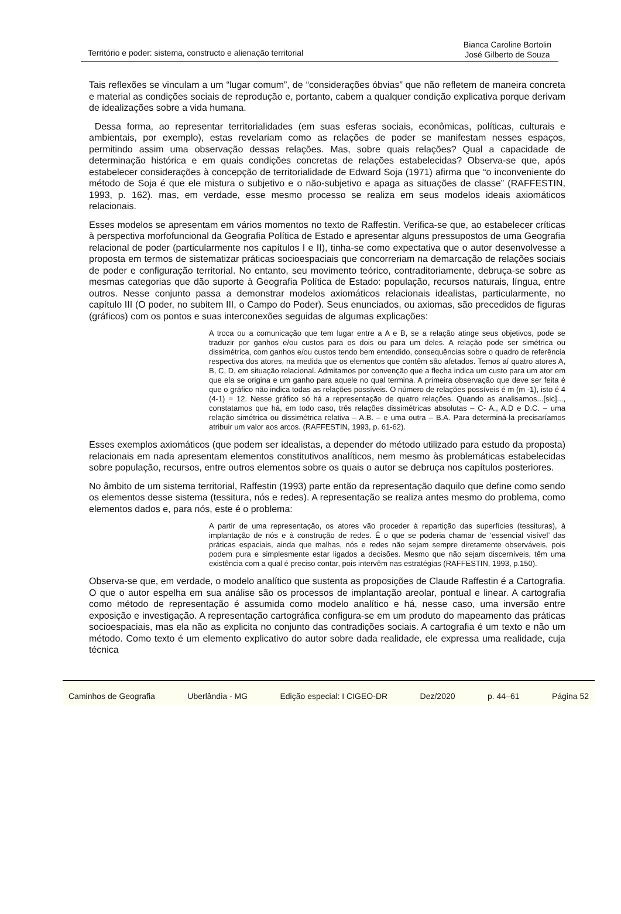Território e poder: sistema, constructo e alienação territorial
Bianca Caroline Bortolin
José Gilberto de Souza
Tais reflexões se vinculam a um “lugar comum”, de “considerações óbvias” que não refletem de maneira concreta e material as condições sociais de reprodução e, portanto, cabem a qualquer condição explicativa porque derivam de idealizações sobre a vida humana.
Dessa forma, ao representar territorialidades (em suas esferas sociais, econômicas, políticas, culturais e ambientais, por exemplo), estas revelariam como as relações de poder se manifestam nesses espaços, permitindo assim uma observação dessas relações. Mas, sobre quais relações? Qual a capacidade de determinação histórica e em quais condições concretas de relações estabelecidas? Observa-se que, após estabelecer considerações à concepção de territorialidade de Edward Soja (1971) afirma que “o inconveniente do método de Soja é que ele mistura o subjetivo e o não-subjetivo e apaga as situações de classe” (RAFFESTIN, 1993, p. 162). mas, em verdade, esse mesmo processo se realiza em seus modelos ideais axiomáticos relacionais.
Esses modelos se apresentam em vários momentos no texto de Raffestin. Verifica-se que, ao estabelecer críticas à perspectiva morfofuncional da Geografia Política de Estado e apresentar alguns pressupostos de uma Geografia relacional de poder (particularmente nos capítulos I e II), tinha-se como expectativa que o autor desenvolvesse a proposta em termos de sistematizar práticas socioespaciais que concorreriam na demarcação de relações sociais de poder e configuração territorial. No entanto, seu movimento teórico, contraditoriamente, debruça-se sobre as mesmas categorias que dão suporte à Geografia Política de Estado: população, recursos naturais, língua, entre outros. Nesse conjunto passa a demonstrar modelos axiomáticos relacionais idealistas, particularmente, no capítulo III (O poder, no subitem III, o Campo do Poder). Seus enunciados, ou axiomas, são precedidos de figuras (gráficos) com os pontos e suas interconexões seguidas de algumas explicações:
A troca ou a comunicação que tem lugar entre a A e B, se a relação atinge seus objetivos, pode se traduzir por ganhos e/ou custos para os dois ou para um deles. A relação pode ser simétrica ou dissimétrica, com ganhos e/ou custos tendo bem entendido, consequências sobre o quadro de referência respectiva dos atores, na medida que os elementos que contêm são afetados. Temos aí quatro atores A, B, C, D, em situação relacional. Admitamos por convenção que a flecha indica um custo para um ator em que ela se origina e um ganho para aquele no qual termina. A primeira observação que deve ser feita é que o gráfico não indica todas as relações possíveis. O número de relações possíveis é m (m -1), isto é 4 (4-1) = 12. Nesse gráfico só há a representação de quatro relações. Quando as analisamos...[sic]..., constatamos que há, em todo caso, três relações dissimétricas absolutas – C- A., A.D e D.C. – uma relação simétrica ou dissimétrica relativa – A.B. – e uma outra – B.A. Para determiná-la precisaríamos atribuir um valor aos arcos. (RAFFESTIN, 1993, p. 61-62).
Esses exemplos axiomáticos (que podem ser idealistas, a depender do método utilizado para estudo da proposta) relacionais em nada apresentam elementos constitutivos analíticos, nem mesmo às problemáticas estabelecidas sobre população, recursos, entre outros elementos sobre os quais o autor se debruça nos capítulos posteriores.
No âmbito de um sistema territorial, Raffestin (1993) parte então da representação daquilo que define como sendo os elementos desse sistema (tessitura, nós e redes). A representação se realiza antes mesmo do problema, como elementos dados e, para nós, este é o problema:
A partir de uma representação, os atores vão proceder à repartição das superfícies (tessituras), à implantação de nós e à construção de redes. É o que se poderia chamar de ‘essencial visível’ das práticas espaciais, ainda que malhas, nós e redes não sejam sempre diretamente observáveis, pois podem pura e simplesmente estar ligados a decisões. Mesmo que não sejam discerníveis, têm uma existência com a qual é preciso contar, pois intervêm nas estratégias (RAFFESTIN, 1993, p.150).
Observa-se que, em verdade, o modelo analítico que sustenta as proposições de Claude Raffestin é a Cartografia. O que o autor espelha em sua análise são os processos de implantação areolar, pontual e linear. A cartografia como método de representação é assumida como modelo analítico e há, nesse caso, uma inversão entre exposição e investigação. A representação cartográfica configura-se em um produto do mapeamento das práticas socioespaciais, mas ela não as explicita no conjunto das contradições sociais. A cartografia é um texto e não um método. Como texto é um elemento explicativo do autor sobre dada realidade, ele expressa uma realidade, cuja técnica
Caminhos de Geografia Uberlândia - MG Edição especial: I CIGEO-DR Dez/2020 p. 44–61 Página 52